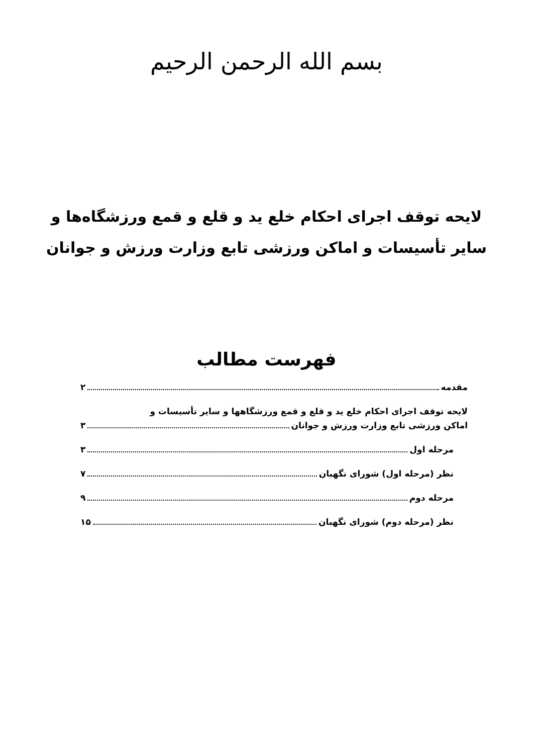بسم الله الرحمن الرحیم
لایحه توقف اجرای احکام خلع ید و قلع و قمع ورزشگاه‌ها و
سایر تأسیسات و اماکن ورزشی تابع وزارت ورزش و جوانان
فهرست مطالب
مقدمه ۲
لایحه توقف اجرای احکام خلع ید و قلع و قمع ورزشگاهها و سایر تأسیسات و
اماکن ورزشی تابع وزارت ورزش و جوانان ۳
مرحله اول ۳
نظر (مرحله اول) شورای نگهبان ۷
مرحله دوم ۹
نظر (مرحله دوم) شورای نگهبان ۱۵